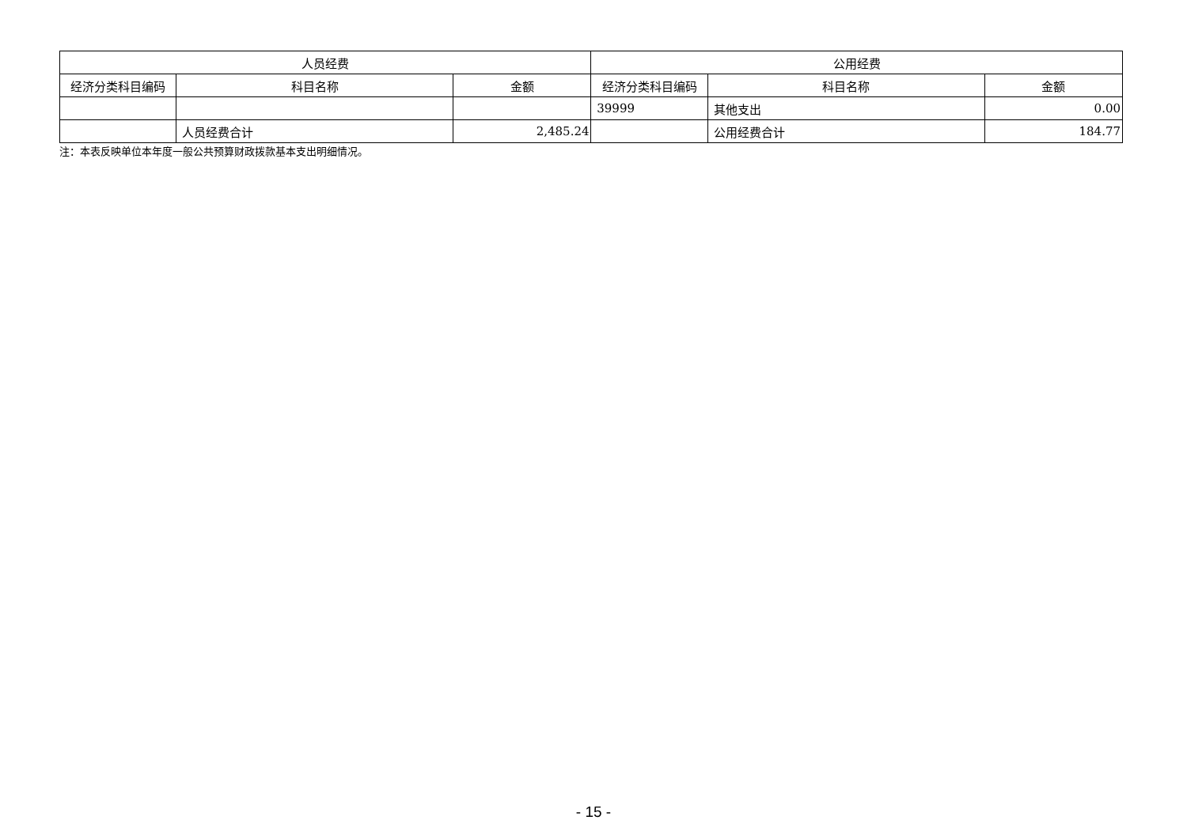| 人员经费 | | | 公用经费 | | |
| --- | --- | --- | --- | --- | --- |
| 经济分类科目编码 | 科目名称 | 金额 | 经济分类科目编码 | 科目名称 | 金额 |
| | | | 39999 | 其他支出 | 0.00 |
| | 人员经费合计 | 2,485.24 | | 公用经费合计 | 184.77 |
注：本表反映单位本年度一般公共预算财政拨款基本支出明细情况。
- 15 -